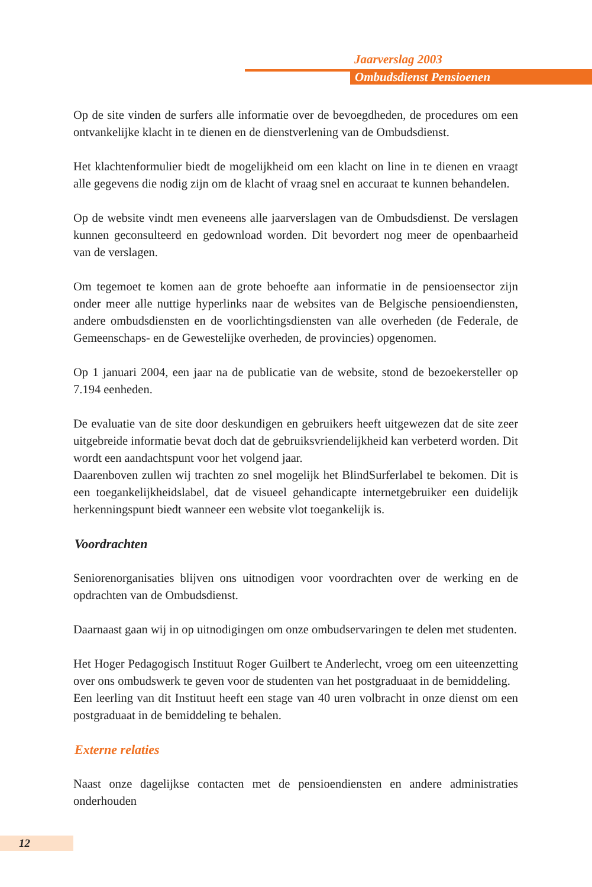Jaarverslag 2003
Ombudsdienst Pensioenen
Op de site vinden de surfers alle informatie over de bevoegdheden, de procedures om een ontvankelijke klacht in te dienen en de dienstverlening van de Ombudsdienst.
Het klachtenformulier biedt de mogelijkheid om een klacht on line in te dienen en vraagt alle gegevens die nodig zijn om de klacht of vraag snel en accuraat te kunnen behandelen.
Op de website vindt men eveneens alle jaarverslagen van de Ombudsdienst. De verslagen kunnen geconsulteerd en gedownload worden. Dit bevordert nog meer de openbaarheid van de verslagen.
Om tegemoet te komen aan de grote behoefte aan informatie in de pensioensector zijn onder meer alle nuttige hyperlinks naar de websites van de Belgische pensioendiensten, andere ombudsdiensten en de voorlichtingsdiensten van alle overheden (de Federale, de Gemeenschaps- en de Gewestelijke overheden, de provincies) opgenomen.
Op 1 januari 2004, een jaar na de publicatie van de website, stond de bezoekersteller op 7.194 eenheden.
De evaluatie van de site door deskundigen en gebruikers heeft uitgewezen dat de site zeer uitgebreide informatie bevat doch dat de gebruiksvriendelijkheid kan verbeterd worden. Dit wordt een aandachtspunt voor het volgend jaar.
Daarenboven zullen wij trachten zo snel mogelijk het BlindSurferlabel te bekomen. Dit is een toegankelijkheidslabel, dat de visueel gehandicapte internetgebruiker een duidelijk herkenningspunt biedt wanneer een website vlot toegankelijk is.
Voordrachten
Seniorenorganisaties blijven ons uitnodigen voor voordrachten over de werking en de opdrachten van de Ombudsdienst.
Daarnaast gaan wij in op uitnodigingen om onze ombudservaringen te delen met studenten.
Het Hoger Pedagogisch Instituut Roger Guilbert te Anderlecht, vroeg om een uiteenzetting over ons ombudswerk te geven voor de studenten van het postgraduaat in de bemiddeling.
Een leerling van dit Instituut heeft een stage van 40 uren volbracht in onze dienst om een postgraduaat in de bemiddeling te behalen.
Externe relaties
Naast onze dagelijkse contacten met de pensioendiensten en andere administraties onderhouden
12